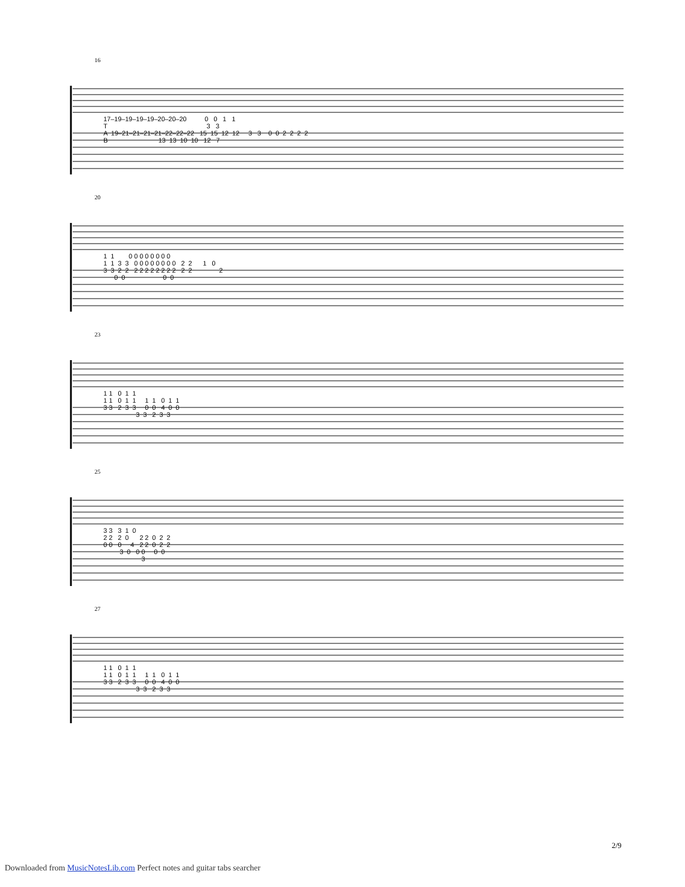16
17–19–19–19–19–20–20–20 0 0 1 1 T 3 3 A 19–21–21–21–21–22–22–22 15 15 12 12 3 3 0 0 2 2 2 2 B 13 13 10 10 12 7
20
1 1 0 0 0 0 0 0 0 0 1 1 3 3 0 0 0 0 0 0 0 0 2 2 1 0 3 3 2 2 2 2 2 2 2 2 2 2 2 2 2 0 0 0 0
23
1 1 0 1 1 1 1 0 1 1 1 1 0 1 1 3 3 2 3 3 0 0 4 0 0 3 3 2 3 3
25
3 3 3 1 0 2 2 2 0 2 2 0 2 2 0 0 0 4 2 2 0 2 2 3 0 0 0 0 0 3
27
1 1 0 1 1 1 1 0 1 1 1 1 0 1 1 3 3 2 3 3 0 0 4 0 0 3 3 2 3 3
2/9
Downloaded from MusicNotesLib.com Perfect notes and guitar tabs searcher